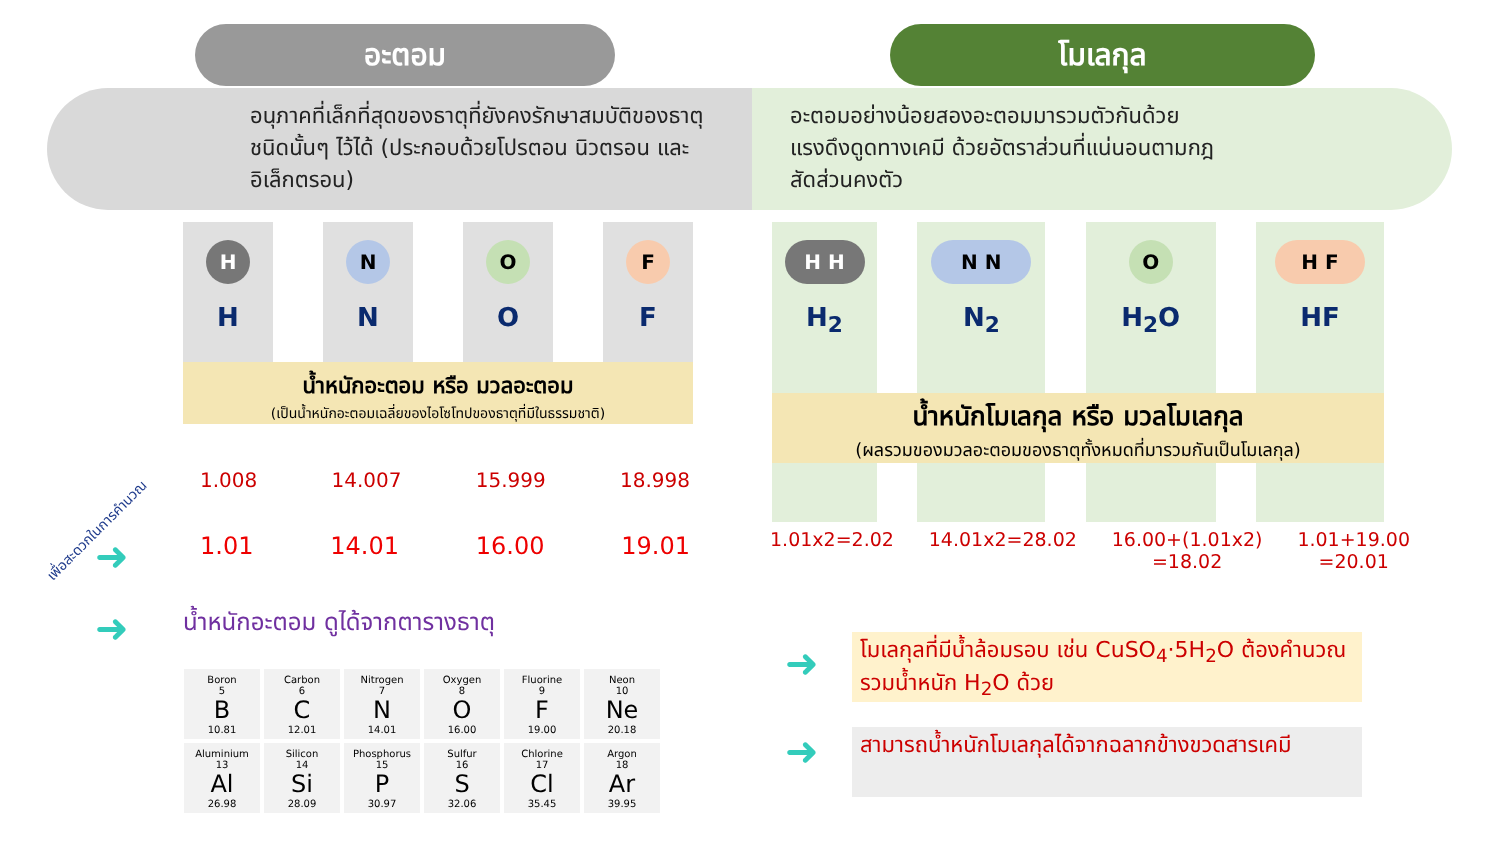อะตอม โมเลกุล
อนุภาคที่เล็กที่สุดของธาตุที่ยังคงรักษาสมบัติของธาตุชนิดนั้นๆ ไว้ได้ (ประกอบด้วยโปรตอน นิวตรอน และ อิเล็กตรอน)
อะตอมอย่างน้อยสองอะตอมมารวมตัวกันด้วยแรงดึงดูดทางเคมี ด้วยอัตราส่วนที่แน่นอนตามกฎสัดส่วนคงตัว
H
H
N
N
O
O
F
F
น้ำหนักอะตอม หรือ มวลอะตอม
(เป็นน้ำหนักอะตอมเฉลี่ยของไอโซโทปของธาตุที่มีในธรรมชาติ)
1.008 14.007 15.999 18.998
1.01 14.01 16.00 19.01
เพื่อสะดวกในการคำนวณ
➜
➜ น้ำหนักอะตอม ดูได้จากตารางธาตุ
| Boron 5 B 10.81 | Carbon 6 C 12.01 | Nitrogen 7 N 14.01 | Oxygen 8 O 16.00 | Fluorine 9 F 19.00 | Neon 10 Ne 20.18 |
| Aluminium 13 Al 26.98 | Silicon 14 Si 28.09 | Phosphorus 15 P 30.97 | Sulfur 16 S 32.06 | Chlorine 17 Cl 35.45 | Argon 18 Ar 39.95 |
H H
H<sub>2</sub>
N N
N<sub>2</sub>
O
H<sub>2</sub>O
H F
HF
น้ำหนักโมเลกุล หรือ มวลโมเลกุล
(ผลรวมของมวลอะตอมของธาตุทั้งหมดที่มารวมกันเป็นโมเลกุล)
1.01x2=2.02 14.01x2=28.02 16.00+(1.01x2)
=18.02 1.01+19.00
=20.01
➜
➜
โมเลกุลที่มีน้ำล้อมรอบ เช่น CuSO<sub>4</sub>·5H<sub>2</sub>O ต้องคำนวณรวมน้ำหนัก H<sub>2</sub>O ด้วย
สามารถน้ำหนักโมเลกุลได้จากฉลากข้างขวดสารเคมี